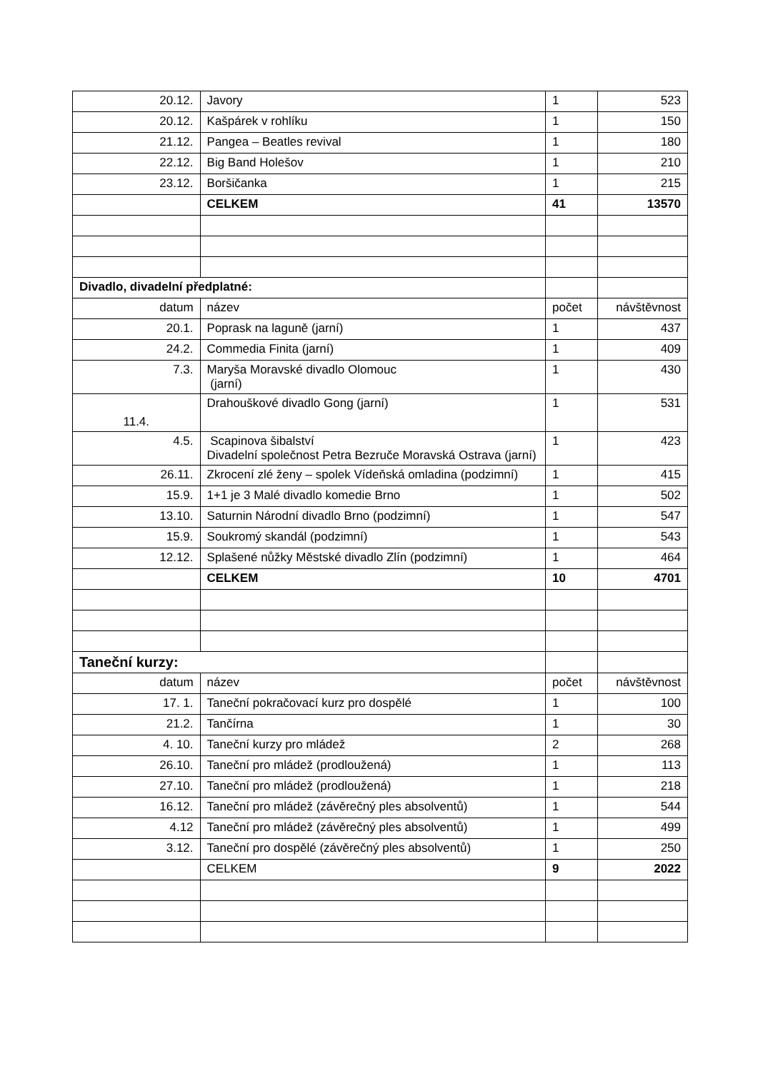| 20.12. | Javory | 1 | 523 |
| 20.12. | Kašpárek v rohlíku | 1 | 150 |
| 21.12. | Pangea – Beatles revival | 1 | 180 |
| 22.12. | Big Band Holešov | 1 | 210 |
| 23.12. | Boršičanka | 1 | 215 |
| | CELKEM | 41 | 13570 |
| Divadlo, divadelní předplatné: | | | |
| datum | název | počet | návštěvnost |
| 20.1. | Poprask na laguně (jarní) | 1 | 437 |
| 24.2. | Commedia Finita (jarní) | 1 | 409 |
| 7.3. | Maryša Moravské divadlo Olomouc (jarní) | 1 | 430 |
| 11.4. | Drahouškové divadlo Gong (jarní) | 1 | 531 |
| 4.5. | Scapinova šibalství Divadelní společnost Petra Bezruče Moravská Ostrava (jarní) | 1 | 423 |
| 26.11. | Zkrocení zlé ženy – spolek Vídeňská omladina (podzimní) | 1 | 415 |
| 15.9. | 1+1 je 3 Malé divadlo komedie Brno | 1 | 502 |
| 13.10. | Saturnin Národní divadlo Brno (podzimní) | 1 | 547 |
| 15.9. | Soukromý skandál (podzimní) | 1 | 543 |
| 12.12. | Splašené nůžky Městské divadlo Zlín (podzimní) | 1 | 464 |
| | CELKEM | 10 | 4701 |
| Taneční kurzy: | | | |
| datum | název | počet | návštěvnost |
| 17. 1. | Taneční pokračovací kurz pro dospělé | 1 | 100 |
| 21.2. | Tančírna | 1 | 30 |
| 4. 10. | Taneční kurzy pro mládež | 2 | 268 |
| 26.10. | Taneční pro mládež (prodloužená) | 1 | 113 |
| 27.10. | Taneční pro mládež (prodloužená) | 1 | 218 |
| 16.12. | Taneční pro mládež (závěrečný ples absolventů) | 1 | 544 |
| 4.12 | Taneční pro mládež (závěrečný ples absolventů) | 1 | 499 |
| 3.12. | Taneční pro dospělé (závěrečný ples absolventů) | 1 | 250 |
| | CELKEM | 9 | 2022 |